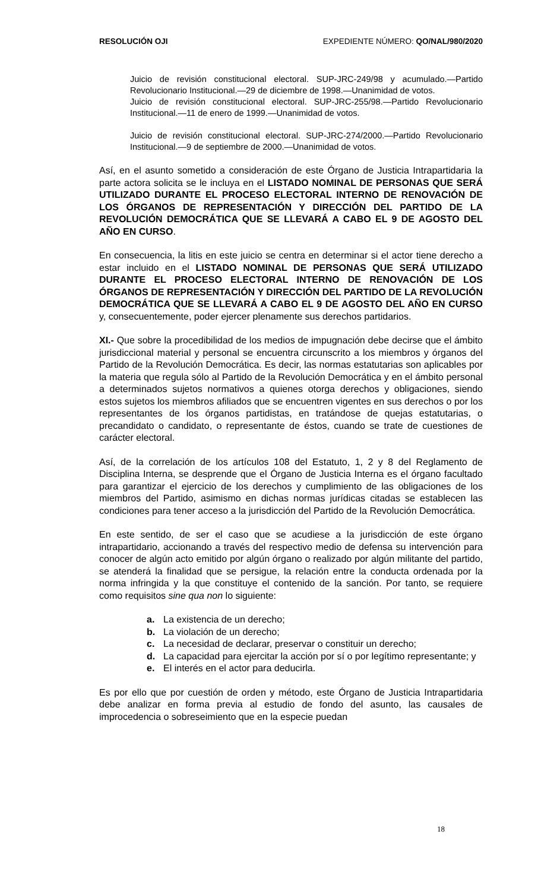RESOLUCIÓN OJI EXPEDIENTE NÚMERO: QO/NAL/980/2020
Juicio de revisión constitucional electoral. SUP-JRC-249/98 y acumulado.—Partido Revolucionario Institucional.—29 de diciembre de 1998.—Unanimidad de votos.
Juicio de revisión constitucional electoral. SUP-JRC-255/98.—Partido Revolucionario Institucional.—11 de enero de 1999.—Unanimidad de votos.
Juicio de revisión constitucional electoral. SUP-JRC-274/2000.—Partido Revolucionario Institucional.—9 de septiembre de 2000.—Unanimidad de votos.
Así, en el asunto sometido a consideración de este Órgano de Justicia Intrapartidaria la parte actora solicita se le incluya en el LISTADO NOMINAL DE PERSONAS QUE SERÁ UTILIZADO DURANTE EL PROCESO ELECTORAL INTERNO DE RENOVACIÓN DE LOS ÓRGANOS DE REPRESENTACIÓN Y DIRECCIÓN DEL PARTIDO DE LA REVOLUCIÓN DEMOCRÁTICA QUE SE LLEVARÁ A CABO EL 9 DE AGOSTO DEL AÑO EN CURSO.
En consecuencia, la litis en este juicio se centra en determinar si el actor tiene derecho a estar incluido en el LISTADO NOMINAL DE PERSONAS QUE SERÁ UTILIZADO DURANTE EL PROCESO ELECTORAL INTERNO DE RENOVACIÓN DE LOS ÓRGANOS DE REPRESENTACIÓN Y DIRECCIÓN DEL PARTIDO DE LA REVOLUCIÓN DEMOCRÁTICA QUE SE LLEVARÁ A CABO EL 9 DE AGOSTO DEL AÑO EN CURSO y, consecuentemente, poder ejercer plenamente sus derechos partidarios.
XI.- Que sobre la procedibilidad de los medios de impugnación debe decirse que el ámbito jurisdiccional material y personal se encuentra circunscrito a los miembros y órganos del Partido de la Revolución Democrática. Es decir, las normas estatutarias son aplicables por la materia que regula sólo al Partido de la Revolución Democrática y en el ámbito personal a determinados sujetos normativos a quienes otorga derechos y obligaciones, siendo estos sujetos los miembros afiliados que se encuentren vigentes en sus derechos o por los representantes de los órganos partidistas, en tratándose de quejas estatutarias, o precandidato o candidato, o representante de éstos, cuando se trate de cuestiones de carácter electoral.
Así, de la correlación de los artículos 108 del Estatuto, 1, 2 y 8 del Reglamento de Disciplina Interna, se desprende que el Órgano de Justicia Interna es el órgano facultado para garantizar el ejercicio de los derechos y cumplimiento de las obligaciones de los miembros del Partido, asimismo en dichas normas jurídicas citadas se establecen las condiciones para tener acceso a la jurisdicción del Partido de la Revolución Democrática.
En este sentido, de ser el caso que se acudiese a la jurisdicción de este órgano intrapartidario, accionando a través del respectivo medio de defensa su intervención para conocer de algún acto emitido por algún órgano o realizado por algún militante del partido, se atenderá la finalidad que se persigue, la relación entre la conducta ordenada por la norma infringida y la que constituye el contenido de la sanción. Por tanto, se requiere como requisitos sine qua non lo siguiente:
a. La existencia de un derecho;
b. La violación de un derecho;
c. La necesidad de declarar, preservar o constituir un derecho;
d. La capacidad para ejercitar la acción por sí o por legítimo representante; y
e. El interés en el actor para deducirla.
Es por ello que por cuestión de orden y método, este Órgano de Justicia Intrapartidaria debe analizar en forma previa al estudio de fondo del asunto, las causales de improcedencia o sobreseimiento que en la especie puedan
18